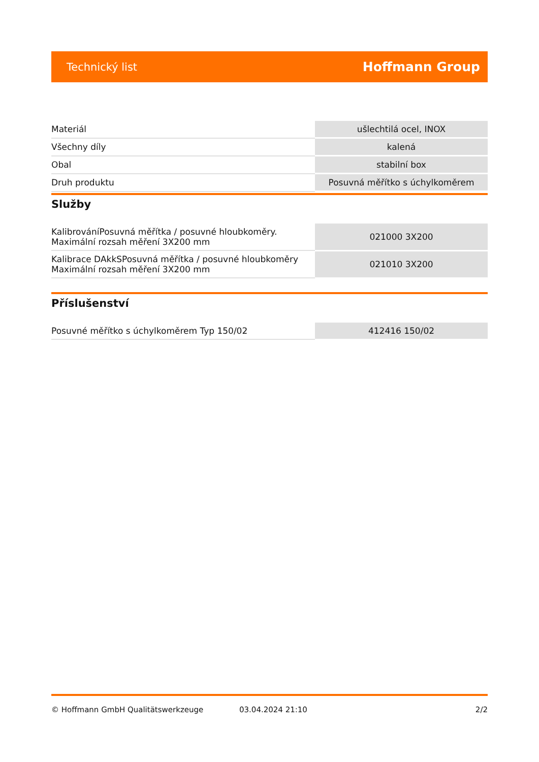Technický list Hoffmann Group
| Materiál | ušlechtilá ocel, INOX |
| Všechny díly | kalená |
| Obal | stabilní box |
| Druh produktu | Posuvná měřítko s úchylkoměrem |
Služby
| KalibrováníPosuvná měřítka / posuvné hloubkoměry. Maximální rozsah měření 3X200 mm | 021000 3X200 |
| Kalibrace DAkkSPosuvná měřítka / posuvné hloubkoměry Maximální rozsah měření 3X200 mm | 021010 3X200 |
Příslušenství
| Posuvné měřítko s úchylkoměrem Typ 150/02 | 412416 150/02 |
© Hoffmann GmbH Qualitätswerkzeuge 03.04.2024 21:10 2/2